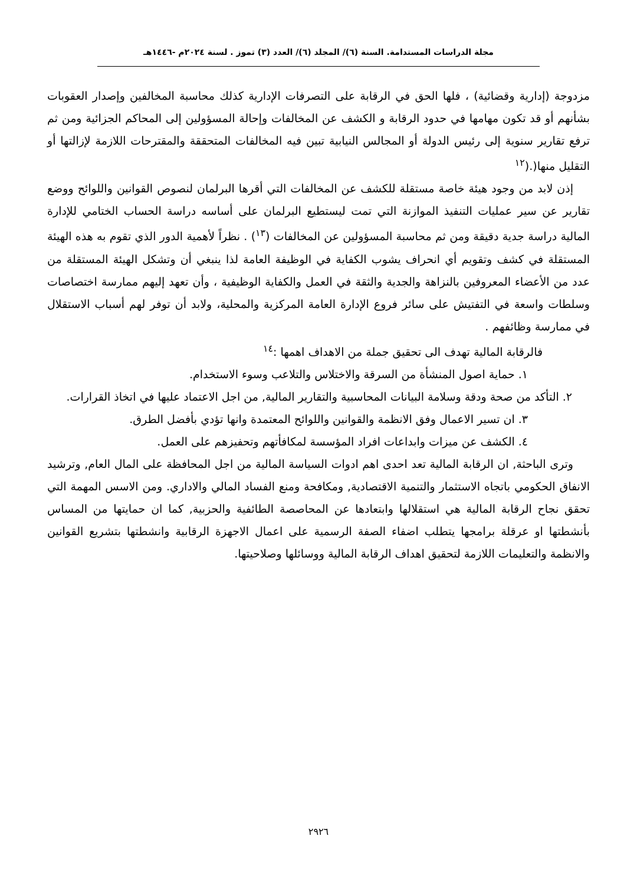مجلة الدراسات المستدامة. السنة (٦)/ المجلد (٦)/ العدد (٣) تموز . لسنة ٢٠٢٤م -١٤٤٦هـ
مزدوجة (إدارية وقضائية) ، فلها الحق في الرقابة على التصرفات الإدارية كذلك محاسبة المخالفين وإصدار العقوبات بشأنهم أو قد تكون مهامها في حدود الرقابة و الكشف عن المخالفات وإحالة المسؤولين إلى المحاكم الجزائية ومن ثم ترفع تقارير سنوية إلى رئيس الدولة أو المجالس النيابية تبين فيه المخالفات المتحققة والمقترحات اللازمة لإزالتها أو التقليل منها(.(<sup>١٢</sup>
إذن لابد من وجود هيئة خاصة مستقلة للكشف عن المخالفات التي أقرها البرلمان لنصوص القوانين واللوائح ووضع تقارير عن سير عمليات التنفيذ الموازنة التي تمت ليستطيع البرلمان على أساسه دراسة الحساب الختامي للإدارة المالية دراسة جدية دقيقة ومن ثم محاسبة المسؤولين عن المخالفات (<sup>١٣</sup>) . نظراً لأهمية الدور الذي تقوم به هذه الهيئة المستقلة في كشف وتقويم أي انحراف يشوب الكفاية في الوظيفة العامة لذا ينبغي أن وتشكل الهيئة المستقلة من عدد من الأعضاء المعروفين بالنزاهة والجدية والثقة في العمل والكفاية الوظيفية ، وأن تعهد إليهم ممارسة اختصاصات وسلطات واسعة في التفتيش على سائر فروع الإدارة العامة المركزية والمحلية، ولابد أن توفر لهم أسباب الاستقلال في ممارسة وظائفهم .
فالرقابة المالية تهدف الى تحقيق جملة من الاهداف اهمها :<sup>١٤</sup>
١. حماية اصول المنشأة من السرقة والاختلاس والتلاعب وسوء الاستخدام.
٢. التأكد من صحة ودقة وسلامة البيانات المحاسبية والتقارير المالية, من اجل الاعتماد عليها في اتخاذ القرارات.
٣. ان تسير الاعمال وفق الانظمة والقوانين واللوائح المعتمدة وانها تؤدي بأفضل الطرق.
٤. الكشف عن ميزات وابداعات افراد المؤسسة لمكافأتهم وتحفيزهم على العمل.
وترى الباحثة, ان الرقابة المالية تعد احدى اهم ادوات السياسة المالية من اجل المحافظة على المال العام, وترشيد الانفاق الحكومي باتجاه الاستثمار والتنمية الاقتصادية, ومكافحة ومنع الفساد المالي والاداري. ومن الاسس المهمة التي تحقق نجاح الرقابة المالية هي استقلالها وابتعادها عن المحاصصة الطائفية والحزبية, كما ان حمايتها من المساس بأنشطتها او عرقلة برامجها يتطلب اضفاء الصفة الرسمية على اعمال الاجهزة الرقابية وانشطتها بتشريع القوانين والانظمة والتعليمات اللازمة لتحقيق اهداف الرقابة المالية ووسائلها وصلاحيتها.
٢٩٢٦